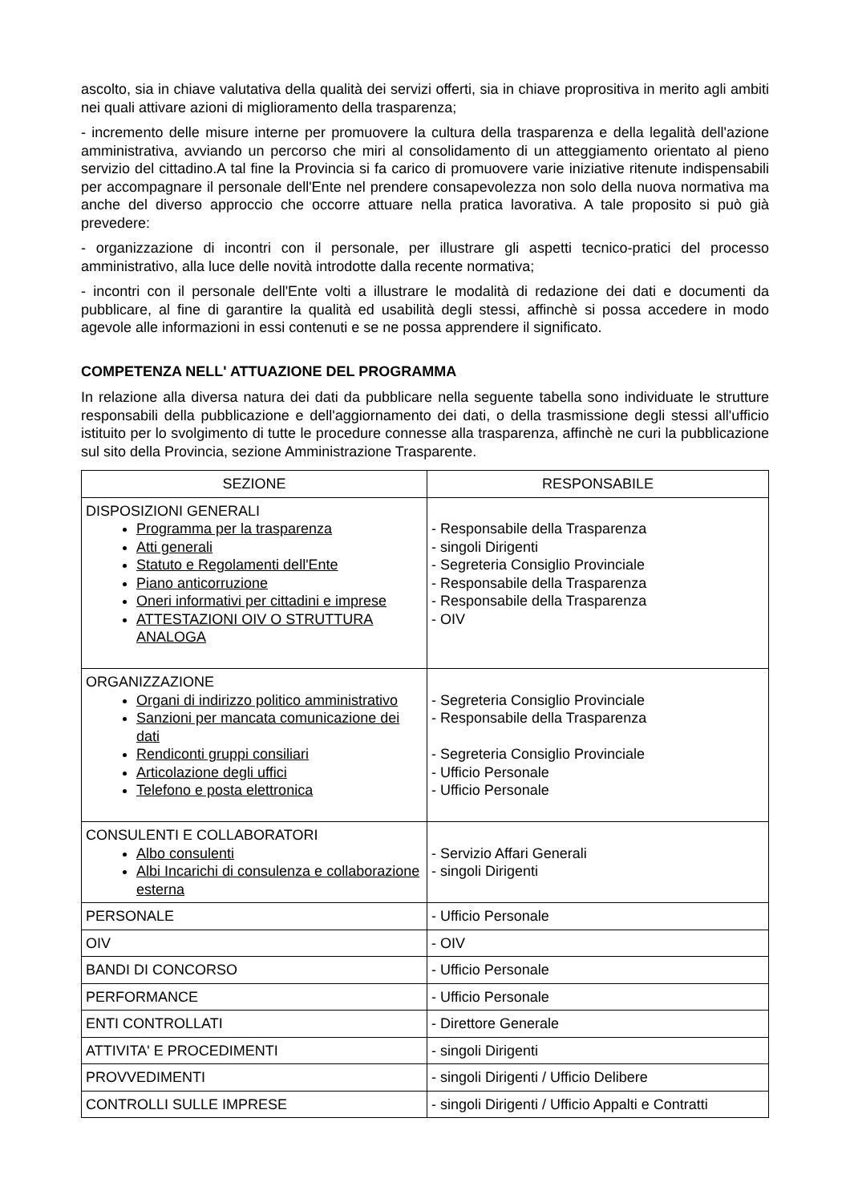ascolto, sia in chiave valutativa della qualità dei servizi offerti, sia in chiave proprositiva in merito agli ambiti nei quali attivare azioni di miglioramento della trasparenza;
- incremento delle misure interne per promuovere la cultura della trasparenza e della legalità dell'azione amministrativa, avviando un percorso che miri al consolidamento di un atteggiamento orientato al pieno servizio del cittadino.A tal fine la Provincia si fa carico di promuovere varie iniziative ritenute indispensabili per accompagnare il personale dell'Ente nel prendere consapevolezza non solo della nuova normativa ma anche del diverso approccio che occorre attuare nella pratica lavorativa. A tale proposito si può già prevedere:
- organizzazione di incontri con il personale, per illustrare gli aspetti tecnico-pratici del processo amministrativo, alla luce delle novità introdotte dalla recente normativa;
- incontri con il personale dell'Ente volti a illustrare le modalità di redazione dei dati e documenti da pubblicare, al fine di garantire la qualità ed usabilità degli stessi, affinchè si possa accedere in modo agevole alle informazioni in essi contenuti e se ne possa apprendere il significato.
COMPETENZA NELL' ATTUAZIONE DEL PROGRAMMA
In relazione alla diversa natura dei dati da pubblicare nella seguente tabella sono individuate le strutture responsabili della pubblicazione e dell'aggiornamento dei dati, o della trasmissione degli stessi all'ufficio istituito per lo svolgimento di tutte le procedure connesse alla trasparenza, affinchè ne curi la pubblicazione sul sito della Provincia, sezione Amministrazione Trasparente.
| SEZIONE | RESPONSABILE |
| --- | --- |
| DISPOSIZIONI GENERALI Programma per la trasparenza Atti generali Statuto e Regolamenti dell'Ente Piano anticorruzione Oneri informativi per cittadini e imprese ATTESTAZIONI OIV O STRUTTURA ANALOGA | - Responsabile della Trasparenza - singoli Dirigenti - Segreteria Consiglio Provinciale - Responsabile della Trasparenza - Responsabile della Trasparenza - OIV |
| ORGANIZZAZIONE Organi di indirizzo politico amministrativo Sanzioni per mancata comunicazione dei dati Rendiconti gruppi consiliari Articolazione degli uffici Telefono e posta elettronica | - Segreteria Consiglio Provinciale - Responsabile della Trasparenza - Segreteria Consiglio Provinciale - Ufficio Personale - Ufficio Personale |
| CONSULENTI E COLLABORATORI Albo consulenti Albi Incarichi di consulenza e collaborazione esterna | - Servizio Affari Generali - singoli Dirigenti |
| PERSONALE | - Ufficio Personale |
| OIV | - OIV |
| BANDI DI CONCORSO | - Ufficio Personale |
| PERFORMANCE | - Ufficio Personale |
| ENTI CONTROLLATI | - Direttore Generale |
| ATTIVITA' E PROCEDIMENTI | - singoli Dirigenti |
| PROVVEDIMENTI | - singoli Dirigenti / Ufficio Delibere |
| CONTROLLI SULLE IMPRESE | - singoli Dirigenti / Ufficio Appalti e Contratti |